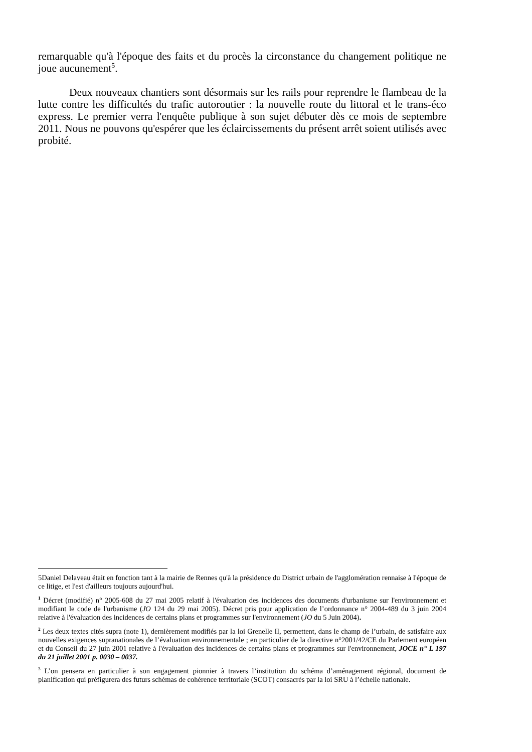remarquable qu'à l'époque des faits et du procès la circonstance du changement politique ne joue aucunement<sup>5</sup>.
Deux nouveaux chantiers sont désormais sur les rails pour reprendre le flambeau de la lutte contre les difficultés du trafic autoroutier : la nouvelle route du littoral et le trans-éco express. Le premier verra l'enquête publique à son sujet débuter dès ce mois de septembre 2011. Nous ne pouvons qu'espérer que les éclaircissements du présent arrêt soient utilisés avec probité.
5Daniel Delaveau était en fonction tant à la mairie de Rennes qu'à la présidence du District urbain de l'agglomération rennaise à l'époque de ce litige, et l'est d'ailleurs toujours aujourd'hui.
<sup>1</sup> Décret (modifié) n° 2005-608 du 27 mai 2005 relatif à l'évaluation des incidences des documents d'urbanisme sur l'environnement et modifiant le code de l'urbanisme (JO 124 du 29 mai 2005). Décret pris pour application de l’ordonnance n° 2004-489 du 3 juin 2004 relative à l'évaluation des incidences de certains plans et programmes sur l'environnement (JO du 5 Juin 2004).
<sup>2</sup> Les deux textes cités supra (note 1), dernièrement modifiés par la loi Grenelle II, permettent, dans le champ de l’urbain, de satisfaire aux nouvelles exigences supranationales de l’évaluation environnementale ; en particulier de la directive n°2001/42/CE du Parlement européen et du Conseil du 27 juin 2001 relative à l'évaluation des incidences de certains plans et programmes sur l'environnement, JOCE n° L 197 du 21 juillet 2001 p. 0030 – 0037.
<sup>3</sup> L’on pensera en particulier à son engagement pionnier à travers l’institution du schéma d’aménagement régional, document de planification qui préfigurera des futurs schémas de cohérence territoriale (SCOT) consacrés par la loi SRU à l’échelle nationale.